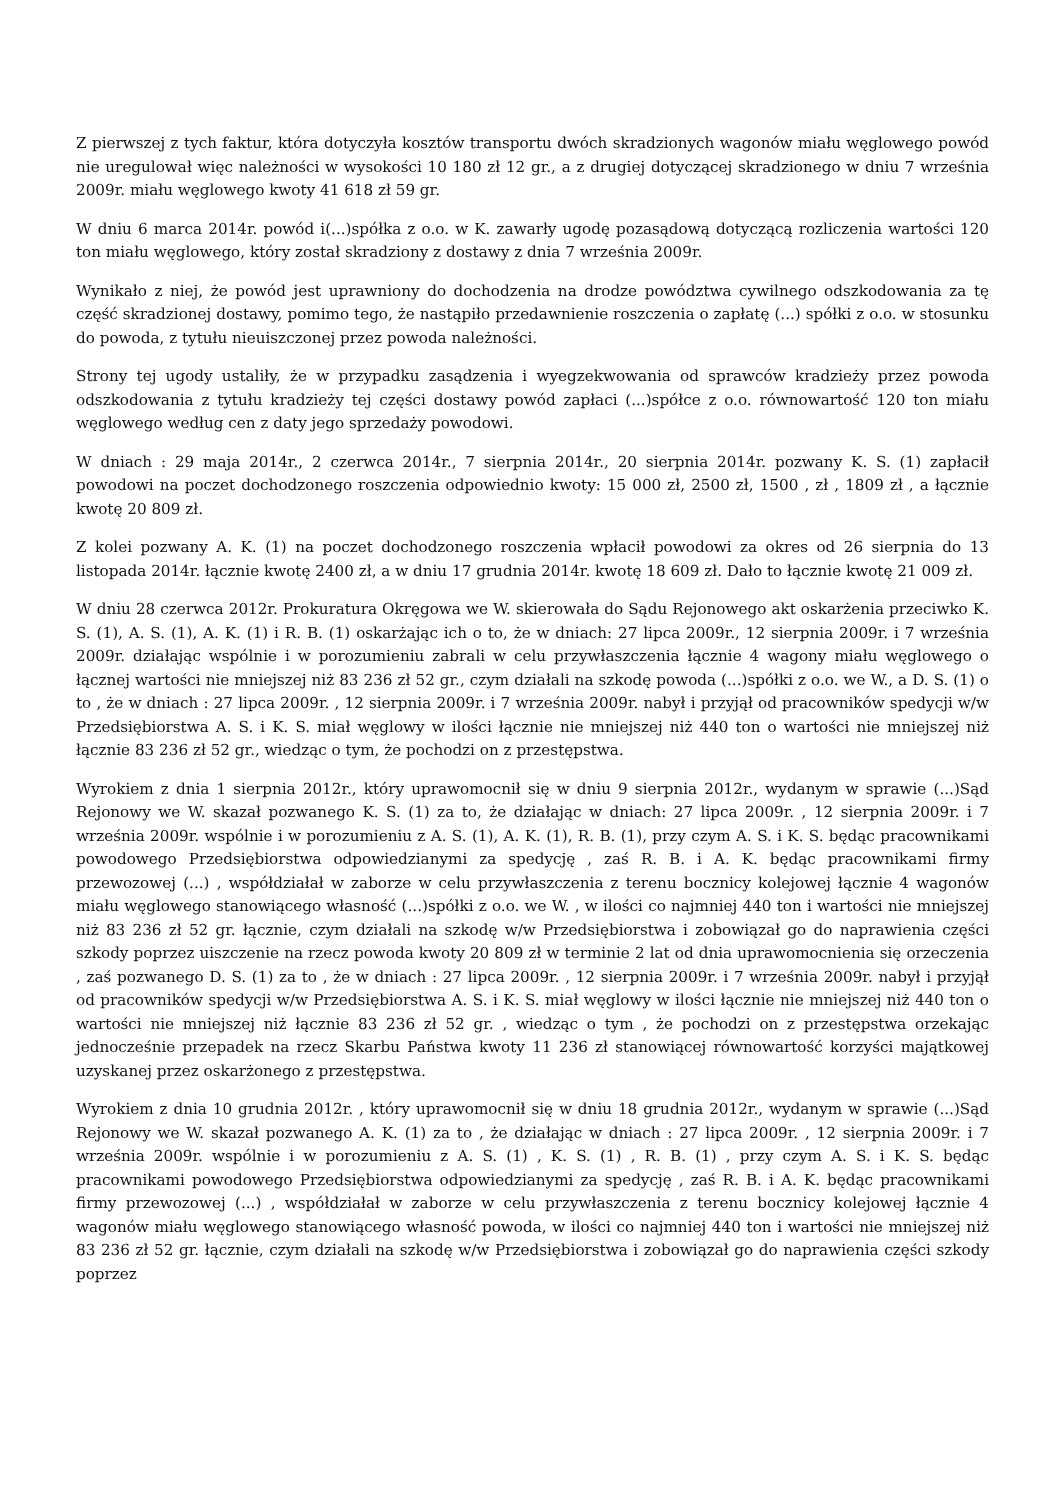Z pierwszej z tych faktur, która dotyczyła kosztów transportu dwóch skradzionych wagonów miału węglowego powód nie uregulował więc należności w wysokości 10 180 zł 12 gr., a z drugiej dotyczącej skradzionego w dniu 7 września 2009r. miału węglowego kwoty 41 618 zł 59 gr.
W dniu 6 marca 2014r. powód i(...)spółka z o.o. w K. zawarły ugodę pozasądową dotyczącą rozliczenia wartości 120 ton miału węglowego, który został skradziony z dostawy z dnia 7 września 2009r.
Wynikało z niej, że powód jest uprawniony do dochodzenia na drodze powództwa cywilnego odszkodowania za tę część skradzionej dostawy, pomimo tego, że nastąpiło przedawnienie roszczenia o zapłatę (...) spółki z o.o. w stosunku do powoda, z tytułu nieuiszczonej przez powoda należności.
Strony tej ugody ustaliły, że w przypadku zasądzenia i wyegzekwowania od sprawców kradzieży przez powoda odszkodowania z tytułu kradzieży tej części dostawy powód zapłaci (...)spółce z o.o. równowartość 120 ton miału węglowego według cen z daty jego sprzedaży powodowi.
W dniach : 29 maja 2014r., 2 czerwca 2014r., 7 sierpnia 2014r., 20 sierpnia 2014r. pozwany K. S. (1) zapłacił powodowi na poczet dochodzonego roszczenia odpowiednio kwoty: 15 000 zł, 2500 zł, 1500 , zł , 1809 zł , a łącznie kwotę 20 809 zł.
Z kolei pozwany A. K. (1) na poczet dochodzonego roszczenia wpłacił powodowi za okres od 26 sierpnia do 13 listopada 2014r. łącznie kwotę 2400 zł, a w dniu 17 grudnia 2014r. kwotę 18 609 zł. Dało to łącznie kwotę 21 009 zł.
W dniu 28 czerwca 2012r. Prokuratura Okręgowa we W. skierowała do Sądu Rejonowego akt oskarżenia przeciwko K. S. (1), A. S. (1), A. K. (1) i R. B. (1) oskarżając ich o to, że w dniach: 27 lipca 2009r., 12 sierpnia 2009r. i 7 września 2009r. działając wspólnie i w porozumieniu zabrali w celu przywłaszczenia łącznie 4 wagony miału węglowego o łącznej wartości nie mniejszej niż 83 236 zł 52 gr., czym działali na szkodę powoda (...)spółki z o.o. we W., a D. S. (1) o to , że w dniach : 27 lipca 2009r. , 12 sierpnia 2009r. i 7 września 2009r. nabył i przyjął od pracowników spedycji w/w Przedsiębiorstwa A. S. i K. S. miał węglowy w ilości łącznie nie mniejszej niż 440 ton o wartości nie mniejszej niż łącznie 83 236 zł 52 gr., wiedząc o tym, że pochodzi on z przestępstwa.
Wyrokiem z dnia 1 sierpnia 2012r., który uprawomocnił się w dniu 9 sierpnia 2012r., wydanym w sprawie (...)Sąd Rejonowy we W. skazał pozwanego K. S. (1) za to, że działając w dniach: 27 lipca 2009r. , 12 sierpnia 2009r. i 7 września 2009r. wspólnie i w porozumieniu z A. S. (1), A. K. (1), R. B. (1), przy czym A. S. i K. S. będąc pracownikami powodowego Przedsiębiorstwa odpowiedzianymi za spedycję , zaś R. B. i A. K. będąc pracownikami firmy przewozowej (...) , współdziałał w zaborze w celu przywłaszczenia z terenu bocznicy kolejowej łącznie 4 wagonów miału węglowego stanowiącego własność (...)spółki z o.o. we W. , w ilości co najmniej 440 ton i wartości nie mniejszej niż 83 236 zł 52 gr. łącznie, czym działali na szkodę w/w Przedsiębiorstwa i zobowiązał go do naprawienia części szkody poprzez uiszczenie na rzecz powoda kwoty 20 809 zł w terminie 2 lat od dnia uprawomocnienia się orzeczenia , zaś pozwanego D. S. (1) za to , że w dniach : 27 lipca 2009r. , 12 sierpnia 2009r. i 7 września 2009r. nabył i przyjął od pracowników spedycji w/w Przedsiębiorstwa A. S. i K. S. miał węglowy w ilości łącznie nie mniejszej niż 440 ton o wartości nie mniejszej niż łącznie 83 236 zł 52 gr. , wiedząc o tym , że pochodzi on z przestępstwa orzekając jednocześnie przepadek na rzecz Skarbu Państwa kwoty 11 236 zł stanowiącej równowartość korzyści majątkowej uzyskanej przez oskarżonego z przestępstwa.
Wyrokiem z dnia 10 grudnia 2012r. , który uprawomocnił się w dniu 18 grudnia 2012r., wydanym w sprawie (...)Sąd Rejonowy we W. skazał pozwanego A. K. (1) za to , że działając w dniach : 27 lipca 2009r. , 12 sierpnia 2009r. i 7 września 2009r. wspólnie i w porozumieniu z A. S. (1) , K. S. (1) , R. B. (1) , przy czym A. S. i K. S. będąc pracownikami powodowego Przedsiębiorstwa odpowiedzianymi za spedycję , zaś R. B. i A. K. będąc pracownikami firmy przewozowej (...) , współdziałał w zaborze w celu przywłaszczenia z terenu bocznicy kolejowej łącznie 4 wagonów miału węglowego stanowiącego własność powoda, w ilości co najmniej 440 ton i wartości nie mniejszej niż 83 236 zł 52 gr. łącznie, czym działali na szkodę w/w Przedsiębiorstwa i zobowiązał go do naprawienia części szkody poprzez